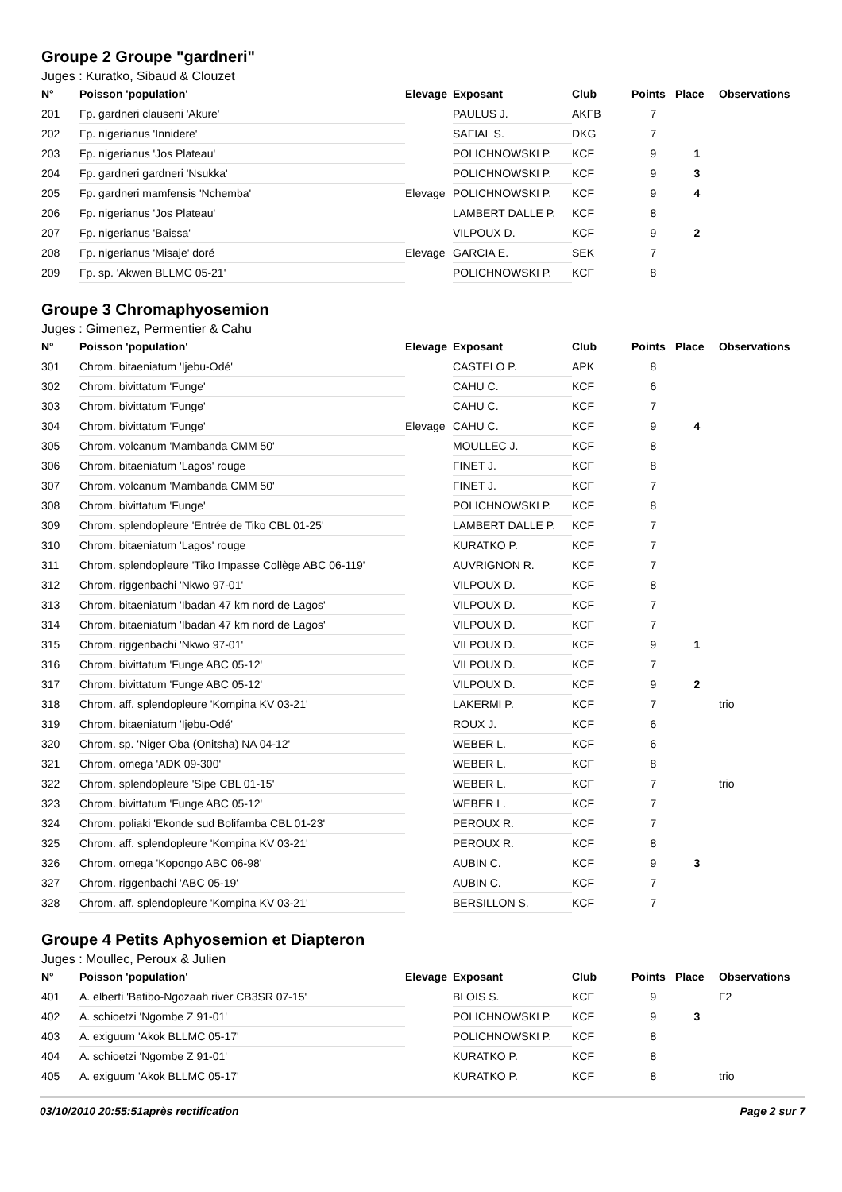Groupe 2 Groupe "gardneri"
Juges : Kuratko, Sibaud & Clouzet
| N° | Poisson 'population' | Elevage | Exposant | Club | Points | Place | Observations |
| --- | --- | --- | --- | --- | --- | --- | --- |
| 201 | Fp. gardneri clauseni 'Akure' | | PAULUS J. | AKFB | 7 | | |
| 202 | Fp. nigerianus 'Innidere' | | SAFIAL S. | DKG | 7 | | |
| 203 | Fp. nigerianus 'Jos Plateau' | | POLICHNOWSKI P. | KCF | 9 | 1 | |
| 204 | Fp. gardneri gardneri 'Nsukka' | | POLICHNOWSKI P. | KCF | 9 | 3 | |
| 205 | Fp. gardneri mamfensis 'Nchemba' | Elevage | POLICHNOWSKI P. | KCF | 9 | 4 | |
| 206 | Fp. nigerianus 'Jos Plateau' | | LAMBERT DALLE P. | KCF | 8 | | |
| 207 | Fp. nigerianus 'Baissa' | | VILPOUX D. | KCF | 9 | 2 | |
| 208 | Fp. nigerianus 'Misaje' doré | Elevage | GARCIA E. | SEK | 7 | | |
| 209 | Fp. sp. 'Akwen BLLMC 05-21' | | POLICHNOWSKI P. | KCF | 8 | | |
Groupe 3 Chromaphyosemion
Juges : Gimenez, Permentier & Cahu
| N° | Poisson 'population' | Elevage | Exposant | Club | Points | Place | Observations |
| --- | --- | --- | --- | --- | --- | --- | --- |
| 301 | Chrom. bitaeniatum 'Ijebu-Odé' | | CASTELO P. | APK | 8 | | |
| 302 | Chrom. bivittatum 'Funge' | | CAHU C. | KCF | 6 | | |
| 303 | Chrom. bivittatum 'Funge' | | CAHU C. | KCF | 7 | | |
| 304 | Chrom. bivittatum 'Funge' | Elevage | CAHU C. | KCF | 9 | 4 | |
| 305 | Chrom. volcanum 'Mambanda CMM 50' | | MOULLEC J. | KCF | 8 | | |
| 306 | Chrom. bitaeniatum 'Lagos' rouge | | FINET J. | KCF | 8 | | |
| 307 | Chrom. volcanum 'Mambanda CMM 50' | | FINET J. | KCF | 7 | | |
| 308 | Chrom. bivittatum 'Funge' | | POLICHNOWSKI P. | KCF | 8 | | |
| 309 | Chrom. splendopleure 'Entrée de Tiko CBL 01-25' | | LAMBERT DALLE P. | KCF | 7 | | |
| 310 | Chrom. bitaeniatum 'Lagos' rouge | | KURATKO P. | KCF | 7 | | |
| 311 | Chrom. splendopleure 'Tiko Impasse Collège ABC 06-119' | | AUVRIGNON R. | KCF | 7 | | |
| 312 | Chrom. riggenbachi 'Nkwo 97-01' | | VILPOUX D. | KCF | 8 | | |
| 313 | Chrom. bitaeniatum 'Ibadan 47 km nord de Lagos' | | VILPOUX D. | KCF | 7 | | |
| 314 | Chrom. bitaeniatum 'Ibadan 47 km nord de Lagos' | | VILPOUX D. | KCF | 7 | | |
| 315 | Chrom. riggenbachi 'Nkwo 97-01' | | VILPOUX D. | KCF | 9 | 1 | |
| 316 | Chrom. bivittatum 'Funge ABC 05-12' | | VILPOUX D. | KCF | 7 | | |
| 317 | Chrom. bivittatum 'Funge ABC 05-12' | | VILPOUX D. | KCF | 9 | 2 | |
| 318 | Chrom. aff. splendopleure 'Kompina KV 03-21' | | LAKERMI P. | KCF | 7 | | trio |
| 319 | Chrom. bitaeniatum 'Ijebu-Odé' | | ROUX J. | KCF | 6 | | |
| 320 | Chrom. sp. 'Niger Oba (Onitsha) NA 04-12' | | WEBER L. | KCF | 6 | | |
| 321 | Chrom. omega 'ADK 09-300' | | WEBER L. | KCF | 8 | | |
| 322 | Chrom. splendopleure 'Sipe CBL 01-15' | | WEBER L. | KCF | 7 | | trio |
| 323 | Chrom. bivittatum 'Funge ABC 05-12' | | WEBER L. | KCF | 7 | | |
| 324 | Chrom. poliaki 'Ekonde sud Bolifamba CBL 01-23' | | PEROUX R. | KCF | 7 | | |
| 325 | Chrom. aff. splendopleure 'Kompina KV 03-21' | | PEROUX R. | KCF | 8 | | |
| 326 | Chrom. omega 'Kopongo ABC 06-98' | | AUBIN C. | KCF | 9 | 3 | |
| 327 | Chrom. riggenbachi 'ABC 05-19' | | AUBIN C. | KCF | 7 | | |
| 328 | Chrom. aff. splendopleure 'Kompina KV 03-21' | | BERSILLON S. | KCF | 7 | | |
Groupe 4 Petits Aphyosemion et Diapteron
Juges : Moullec, Peroux & Julien
| N° | Poisson 'population' | Elevage | Exposant | Club | Points | Place | Observations |
| --- | --- | --- | --- | --- | --- | --- | --- |
| 401 | A. elberti 'Batibo-Ngozaah river CB3SR 07-15' | | BLOIS S. | KCF | 9 | | F2 |
| 402 | A. schioetzi 'Ngombe Z 91-01' | | POLICHNOWSKI P. | KCF | 9 | 3 | |
| 403 | A. exiguum 'Akok BLLMC 05-17' | | POLICHNOWSKI P. | KCF | 8 | | |
| 404 | A. schioetzi 'Ngombe Z 91-01' | | KURATKO P. | KCF | 8 | | |
| 405 | A. exiguum 'Akok BLLMC 05-17' | | KURATKO P. | KCF | 8 | | trio |
03/10/2010 20:55:51après rectification Page 2 sur 7